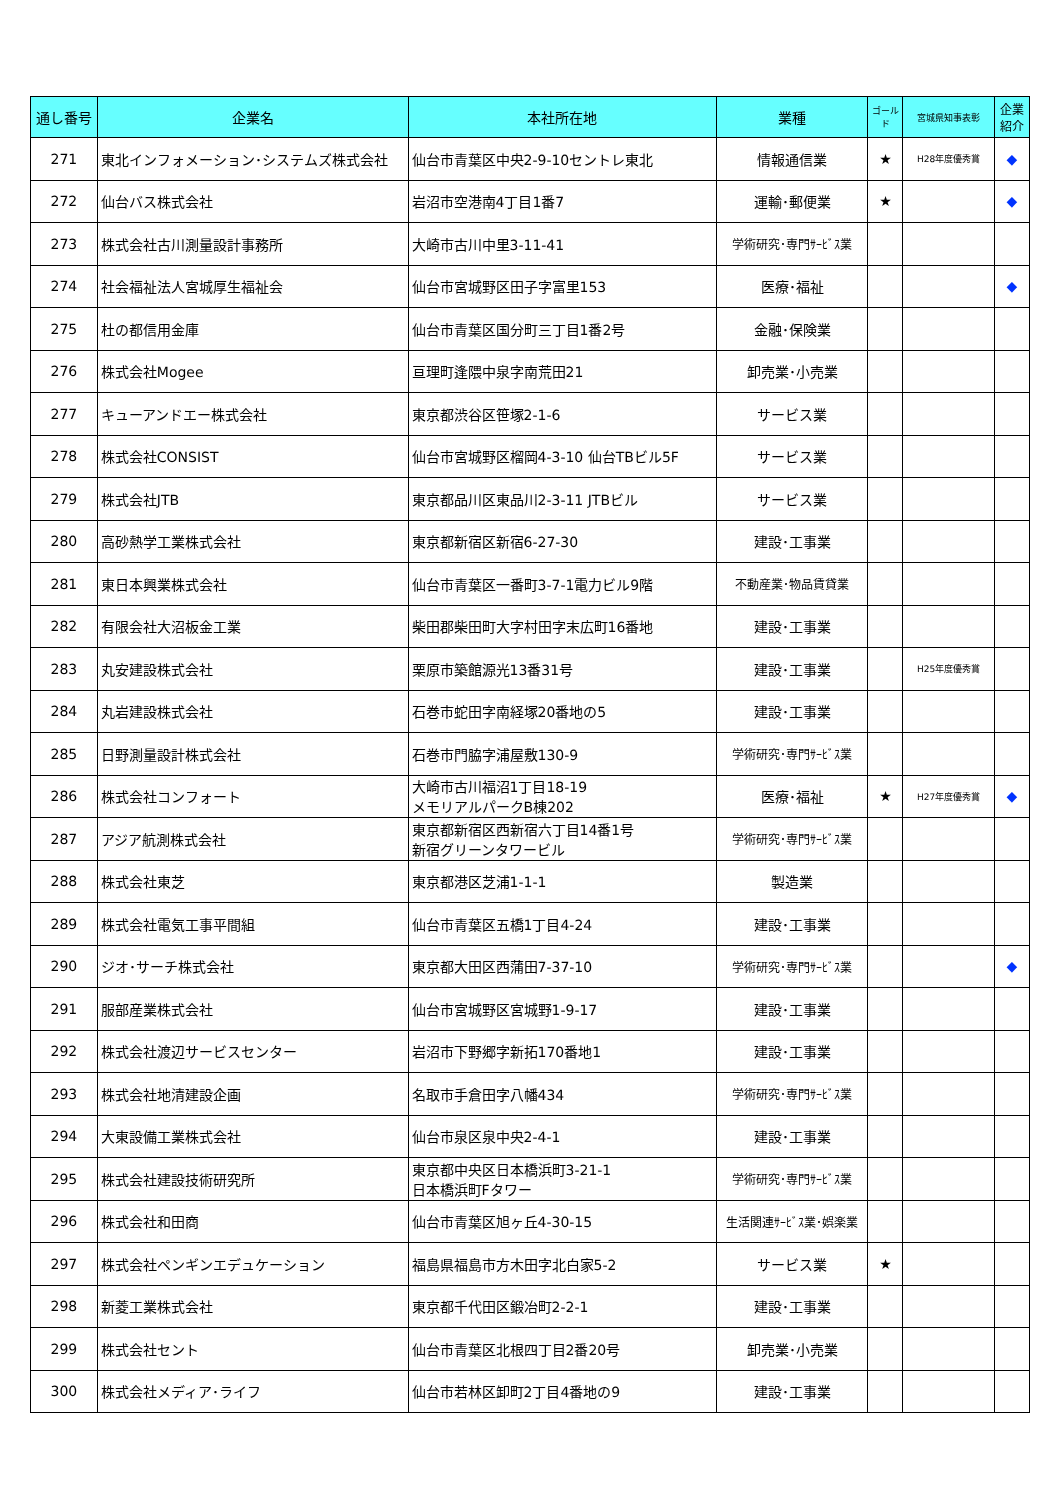| 通し番号 | 企業名 | 本社所在地 | 業種 | ゴールド | 宮城県知事表彰 | 企業紹介 |
| --- | --- | --- | --- | --- | --- | --- |
| 271 | 東北インフォメーション･システムズ株式会社 | 仙台市青葉区中央2-9-10セントレ東北 | 情報通信業 | ★ | H28年度優秀賞 | ◆ |
| 272 | 仙台バス株式会社 | 岩沼市空港南4丁目1番7 | 運輸･郵便業 | ★ | | ◆ |
| 273 | 株式会社古川測量設計事務所 | 大崎市古川中里3-11-41 | 学術研究･専門ｻｰﾋﾞｽ業 | | | |
| 274 | 社会福祉法人宮城厚生福祉会 | 仙台市宮城野区田子字富里153 | 医療･福祉 | | | ◆ |
| 275 | 杜の都信用金庫 | 仙台市青葉区国分町三丁目1番2号 | 金融･保険業 | | | |
| 276 | 株式会社Mogee | 亘理町逢隈中泉字南荒田21 | 卸売業･小売業 | | | |
| 277 | キューアンドエー株式会社 | 東京都渋谷区笹塚2-1-6 | サービス業 | | | |
| 278 | 株式会社CONSIST | 仙台市宮城野区榴岡4-3-10 仙台TBビル5F | サービス業 | | | |
| 279 | 株式会社JTB | 東京都品川区東品川2-3-11 JTBビル | サービス業 | | | |
| 280 | 高砂熱学工業株式会社 | 東京都新宿区新宿6-27-30 | 建設･工事業 | | | |
| 281 | 東日本興業株式会社 | 仙台市青葉区一番町3-7-1電力ビル9階 | 不動産業･物品賃貸業 | | | |
| 282 | 有限会社大沼板金工業 | 柴田郡柴田町大字村田字末広町16番地 | 建設･工事業 | | | |
| 283 | 丸安建設株式会社 | 栗原市築館源光13番31号 | 建設･工事業 | | H25年度優秀賞 | |
| 284 | 丸岩建設株式会社 | 石巻市蛇田字南経塚20番地の5 | 建設･工事業 | | | |
| 285 | 日野測量設計株式会社 | 石巻市門脇字浦屋敷130-9 | 学術研究･専門ｻｰﾋﾞｽ業 | | | |
| 286 | 株式会社コンフォート | 大崎市古川福沼1丁目18-19 メモリアルパークB棟202 | 医療･福祉 | ★ | H27年度優秀賞 | ◆ |
| 287 | アジア航測株式会社 | 東京都新宿区西新宿六丁目14番1号 新宿グリーンタワービル | 学術研究･専門ｻｰﾋﾞｽ業 | | | |
| 288 | 株式会社東芝 | 東京都港区芝浦1-1-1 | 製造業 | | | |
| 289 | 株式会社電気工事平間組 | 仙台市青葉区五橋1丁目4-24 | 建設･工事業 | | | |
| 290 | ジオ･サーチ株式会社 | 東京都大田区西蒲田7-37-10 | 学術研究･専門ｻｰﾋﾞｽ業 | | | ◆ |
| 291 | 服部産業株式会社 | 仙台市宮城野区宮城野1-9-17 | 建設･工事業 | | | |
| 292 | 株式会社渡辺サービスセンター | 岩沼市下野郷字新拓170番地1 | 建設･工事業 | | | |
| 293 | 株式会社地清建設企画 | 名取市手倉田字八幡434 | 学術研究･専門ｻｰﾋﾞｽ業 | | | |
| 294 | 大東設備工業株式会社 | 仙台市泉区泉中央2-4-1 | 建設･工事業 | | | |
| 295 | 株式会社建設技術研究所 | 東京都中央区日本橋浜町3-21-1 日本橋浜町Fタワー | 学術研究･専門ｻｰﾋﾞｽ業 | | | |
| 296 | 株式会社和田商 | 仙台市青葉区旭ヶ丘4-30-15 | 生活関連ｻｰﾋﾞｽ業･娯楽業 | | | |
| 297 | 株式会社ペンギンエデュケーション | 福島県福島市方木田字北白家5-2 | サービス業 | ★ | | |
| 298 | 新菱工業株式会社 | 東京都千代田区鍛冶町2-2-1 | 建設･工事業 | | | |
| 299 | 株式会社セント | 仙台市青葉区北根四丁目2番20号 | 卸売業･小売業 | | | |
| 300 | 株式会社メディア･ライフ | 仙台市若林区卸町2丁目4番地の9 | 建設･工事業 | | | |